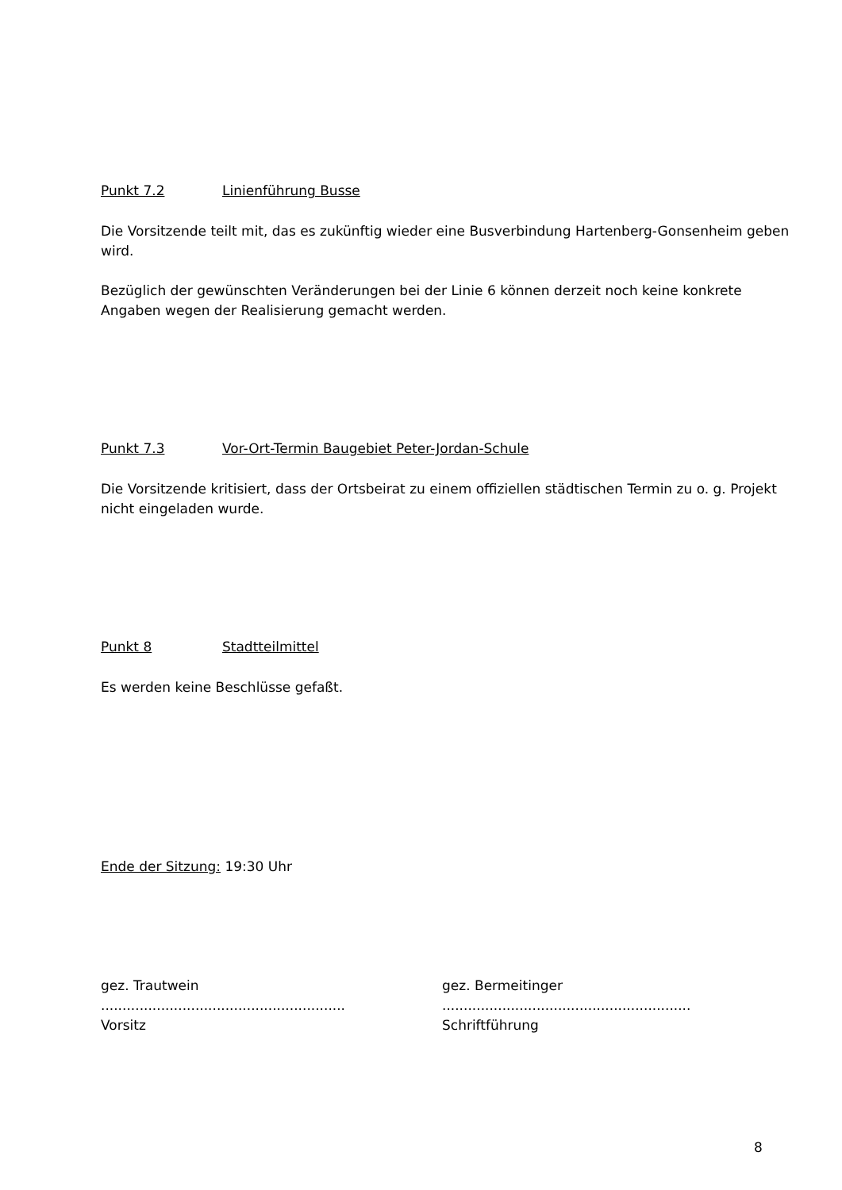Punkt 7.2 Linienführung Busse
Die Vorsitzende teilt mit, das es zukünftig wieder eine Busverbindung Hartenberg-Gonsenheim geben wird.
Bezüglich der gewünschten Veränderungen bei der Linie 6 können derzeit noch keine konkrete Angaben wegen der Realisierung gemacht werden.
Punkt 7.3 Vor-Ort-Termin Baugebiet Peter-Jordan-Schule
Die Vorsitzende kritisiert, dass der Ortsbeirat zu einem offiziellen städtischen Termin zu o. g. Projekt nicht eingeladen wurde.
Punkt 8 Stadtteilmittel
Es werden keine Beschlüsse gefaßt.
Ende der Sitzung: 19:30 Uhr
gez. Trautwein
.........................................................
Vorsitz
gez. Bermeitinger
..........................................................
Schriftführung
8